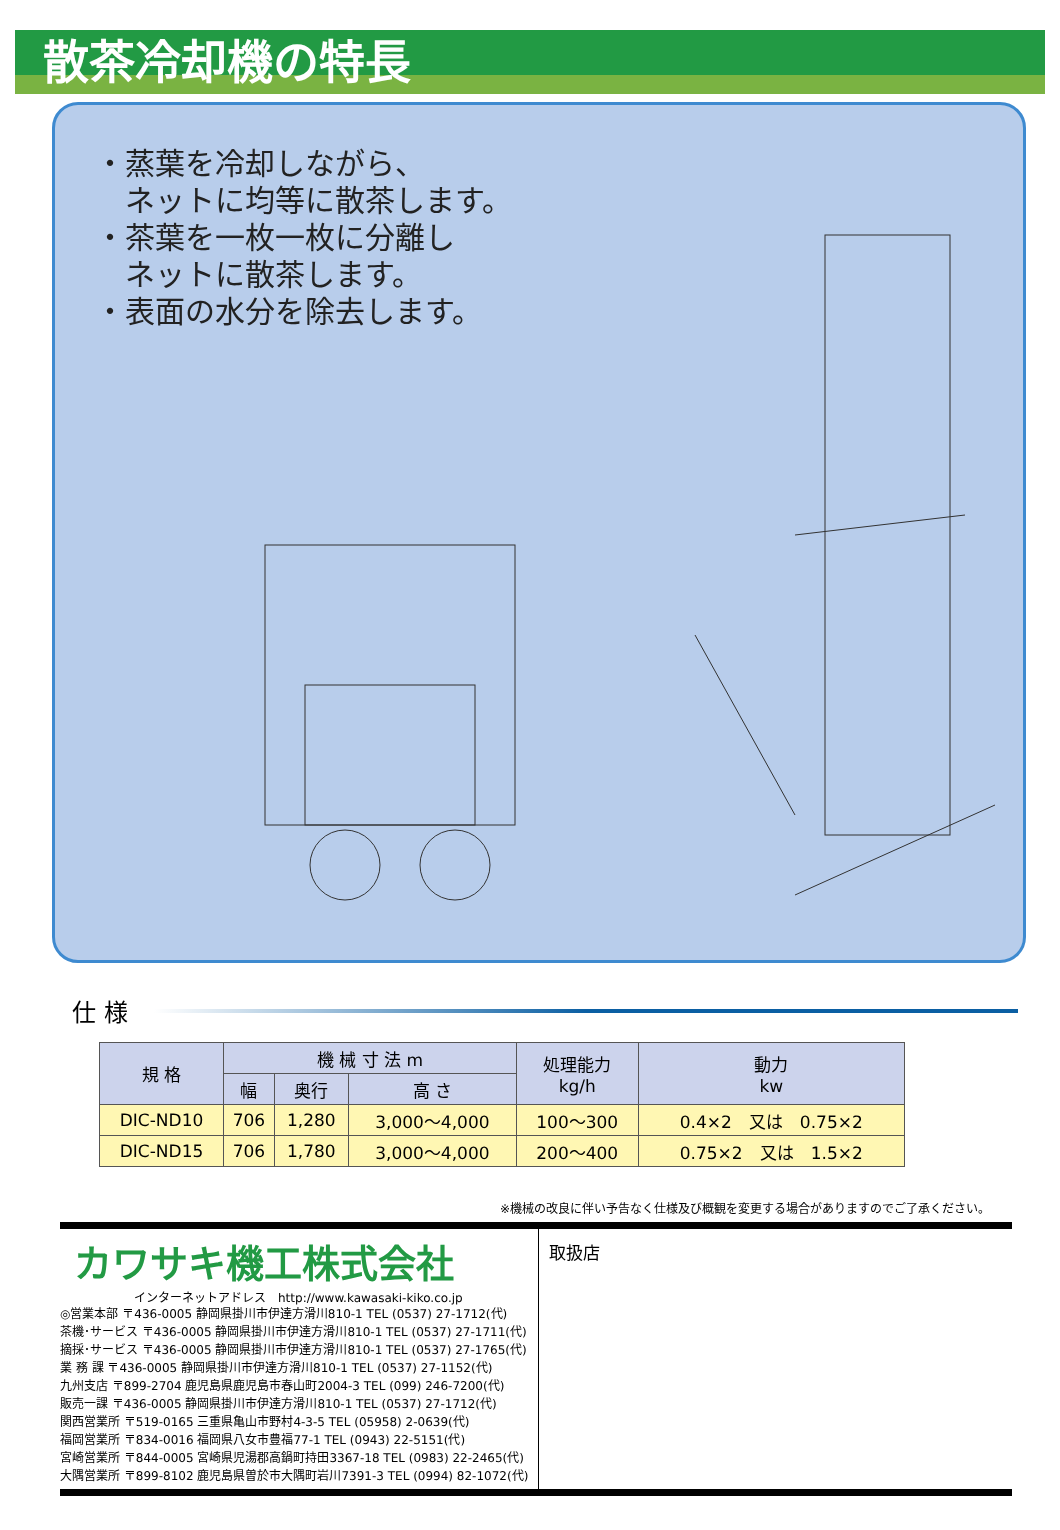散茶冷却機の特長
・蒸葉を冷却しながら、
　ネットに均等に散茶します。
・茶葉を一枚一枚に分離し
　ネットに散茶します。
・表面の水分を除去します。
仕 様
| 規 格 | 機 械 寸 法 m | | | 処理能力 kg/h | 動力 kw |
| --- | --- | --- | --- | --- | --- |
| | 幅 | 奥行 | 高 さ | | |
| DIC-ND10 | 706 | 1,280 | 3,000～4,000 | 100～300 | 0.4×2 又は 0.75×2 |
| DIC-ND15 | 706 | 1,780 | 3,000～4,000 | 200～400 | 0.75×2 又は 1.5×2 |
※機械の改良に伴い予告なく仕様及び概観を変更する場合がありますのでご了承ください。
カワサキ機工株式会社
インターネットアドレス　http://www.kawasaki-kiko.co.jp
◎営業本部 〒436-0005 静岡県掛川市伊達方滑川810-1 TEL (0537) 27-1712(代)
茶機･サービス 〒436-0005 静岡県掛川市伊達方滑川810-1 TEL (0537) 27-1711(代)
摘採･サービス 〒436-0005 静岡県掛川市伊達方滑川810-1 TEL (0537) 27-1765(代)
業 務 課 〒436-0005 静岡県掛川市伊達方滑川810-1 TEL (0537) 27-1152(代)
九州支店 〒899-2704 鹿児島県鹿児島市春山町2004-3 TEL (099) 246-7200(代)
販売一課 〒436-0005 静岡県掛川市伊達方滑川810-1 TEL (0537) 27-1712(代)
関西営業所 〒519-0165 三重県亀山市野村4-3-5 TEL (05958) 2-0639(代)
福岡営業所 〒834-0016 福岡県八女市豊福77-1 TEL (0943) 22-5151(代)
宮崎営業所 〒844-0005 宮崎県児湯郡高鍋町持田3367-18 TEL (0983) 22-2465(代)
大隅営業所 〒899-8102 鹿児島県曽於市大隅町岩川7391-3 TEL (0994) 82-1072(代)
取扱店